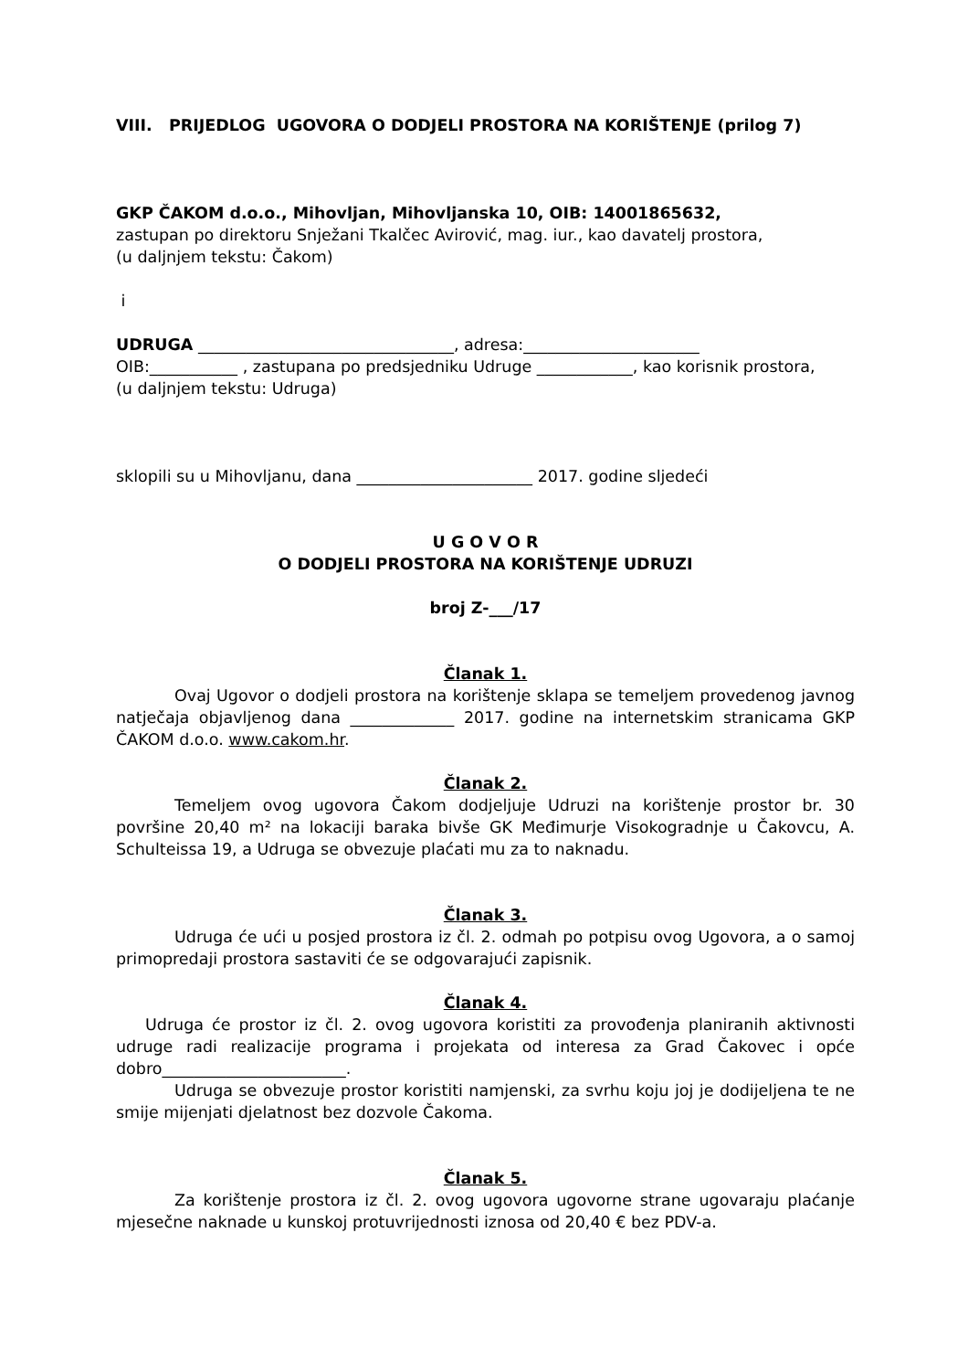VIII. PRIJEDLOG UGOVORA O DODJELI PROSTORA NA KORIŠTENJE (prilog 7)
GKP ČAKOM d.o.o., Mihovljan, Mihovljanska 10, OIB: 14001865632,
zastupan po direktoru Snježani Tkalčec Avirović, mag. iur., kao davatelj prostora,
(u daljnjem tekstu: Čakom)
i
UDRUGA ________________________________, adresa:______________________
OIB:___________ , zastupana po predsjedniku Udruge ____________, kao korisnik prostora,
(u daljnjem tekstu: Udruga)
sklopili su u Mihovljanu, dana ______________________ 2017. godine sljedeći
U G O V O R
O DODJELI PROSTORA NA KORIŠTENJE UDRUZI
broj Z-___/17
Članak 1.
Ovaj Ugovor o dodjeli prostora na korištenje sklapa se temeljem provedenog javnog natječaja objavljenog dana _____________ 2017. godine na internetskim stranicama GKP ČAKOM d.o.o. www.cakom.hr.
Članak 2.
Temeljem ovog ugovora Čakom dodjeljuje Udruzi na korištenje prostor br. 30 površine 20,40 m² na lokaciji baraka bivše GK Međimurje Visokogradnje u Čakovcu, A. Schulteissa 19, a Udruga se obvezuje plaćati mu za to naknadu.
Članak 3.
Udruga će ući u posjed prostora iz čl. 2. odmah po potpisu ovog Ugovora, a o samoj primopredaji prostora sastaviti će se odgovarajući zapisnik.
Članak 4.
Udruga će prostor iz čl. 2. ovog ugovora koristiti za provođenja planiranih aktivnosti udruge radi realizacije programa i projekata od interesa za Grad Čakovec i opće dobro_______________________.
Udruga se obvezuje prostor koristiti namjenski, za svrhu koju joj je dodijeljena te ne smije mijenjati djelatnost bez dozvole Čakoma.
Članak 5.
Za korištenje prostora iz čl. 2. ovog ugovora ugovorne strane ugovaraju plaćanje mjesečne naknade u kunskoj protuvrijednosti iznosa od 20,40 € bez PDV-a.